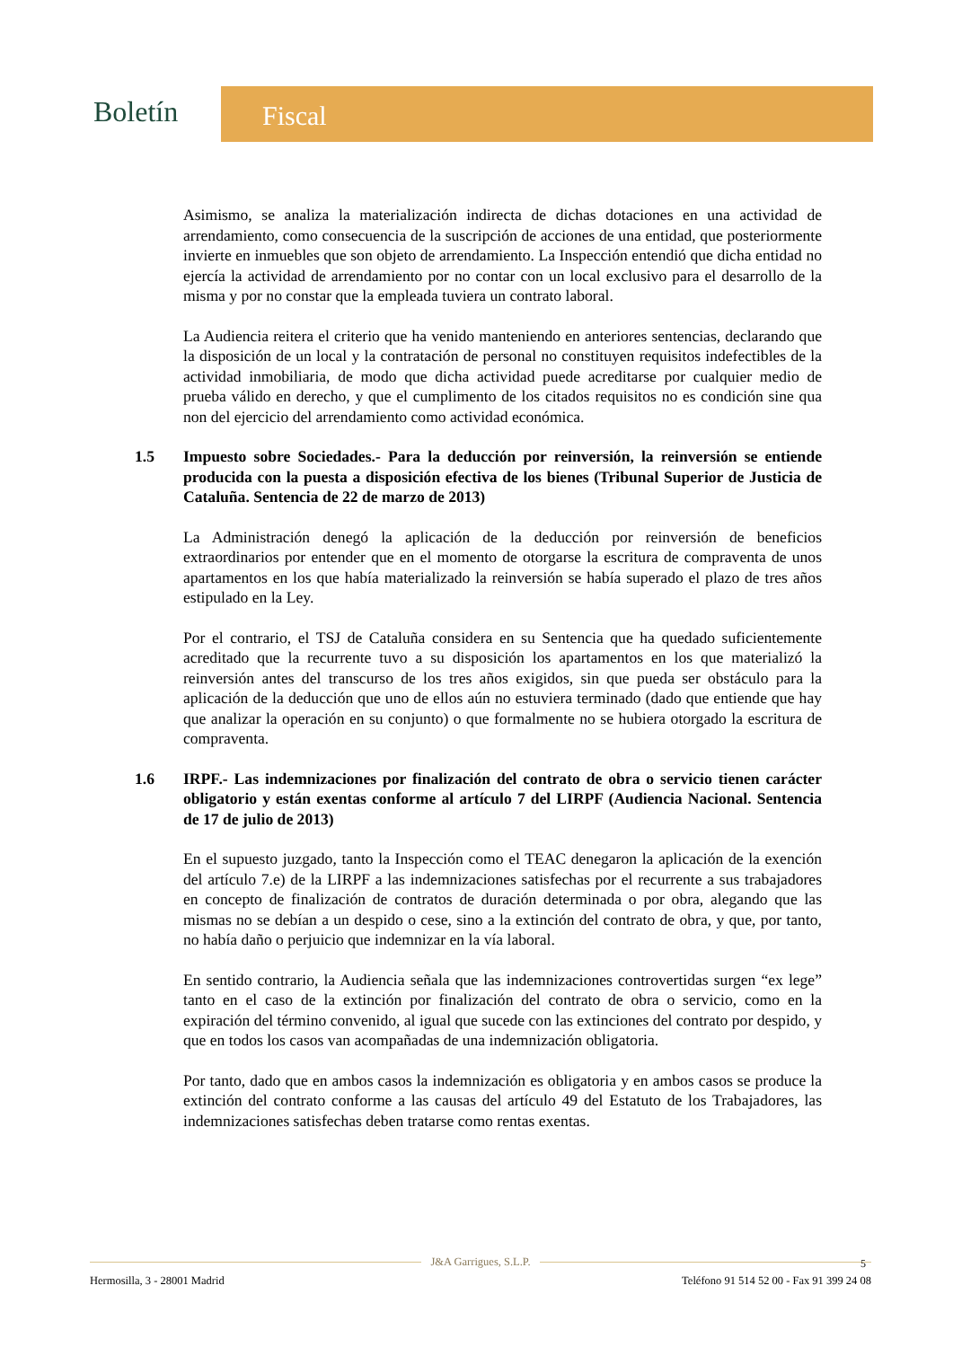Boletín
Fiscal
Asimismo, se analiza la materialización indirecta de dichas dotaciones en una actividad de arrendamiento, como consecuencia de la suscripción de acciones de una entidad, que posteriormente invierte en inmuebles que son objeto de arrendamiento. La Inspección entendió que dicha entidad no ejercía la actividad de arrendamiento por no contar con un local exclusivo para el desarrollo de la misma y por no constar que la empleada tuviera un contrato laboral.
La Audiencia reitera el criterio que ha venido manteniendo en anteriores sentencias, declarando que la disposición de un local y la contratación de personal no constituyen requisitos indefectibles de la actividad inmobiliaria, de modo que dicha actividad puede acreditarse por cualquier medio de prueba válido en derecho, y que el cumplimento de los citados requisitos no es condición sine qua non del ejercicio del arrendamiento como actividad económica.
1.5 Impuesto sobre Sociedades.- Para la deducción por reinversión, la reinversión se entiende producida con la puesta a disposición efectiva de los bienes (Tribunal Superior de Justicia de Cataluña. Sentencia de 22 de marzo de 2013)
La Administración denegó la aplicación de la deducción por reinversión de beneficios extraordinarios por entender que en el momento de otorgarse la escritura de compraventa de unos apartamentos en los que había materializado la reinversión se había superado el plazo de tres años estipulado en la Ley.
Por el contrario, el TSJ de Cataluña considera en su Sentencia que ha quedado suficientemente acreditado que la recurrente tuvo a su disposición los apartamentos en los que materializó la reinversión antes del transcurso de los tres años exigidos, sin que pueda ser obstáculo para la aplicación de la deducción que uno de ellos aún no estuviera terminado (dado que entiende que hay que analizar la operación en su conjunto) o que formalmente no se hubiera otorgado la escritura de compraventa.
1.6 IRPF.- Las indemnizaciones por finalización del contrato de obra o servicio tienen carácter obligatorio y están exentas conforme al artículo 7 del LIRPF (Audiencia Nacional. Sentencia de 17 de julio de 2013)
En el supuesto juzgado, tanto la Inspección como el TEAC denegaron la aplicación de la exención del artículo 7.e) de la LIRPF a las indemnizaciones satisfechas por el recurrente a sus trabajadores en concepto de finalización de contratos de duración determinada o por obra, alegando que las mismas no se debían a un despido o cese, sino a la extinción del contrato de obra, y que, por tanto, no había daño o perjuicio que indemnizar en la vía laboral.
En sentido contrario, la Audiencia señala que las indemnizaciones controvertidas surgen “ex lege” tanto en el caso de la extinción por finalización del contrato de obra o servicio, como en la expiración del término convenido, al igual que sucede con las extinciones del contrato por despido, y que en todos los casos van acompañadas de una indemnización obligatoria.
Por tanto, dado que en ambos casos la indemnización es obligatoria y en ambos casos se produce la extinción del contrato conforme a las causas del artículo 49 del Estatuto de los Trabajadores, las indemnizaciones satisfechas deben tratarse como rentas exentas.
J&A Garrigues, S.L.P.
Hermosilla, 3 - 28001 Madrid Teléfono 91 514 52 00 - Fax 91 399 24 08
5